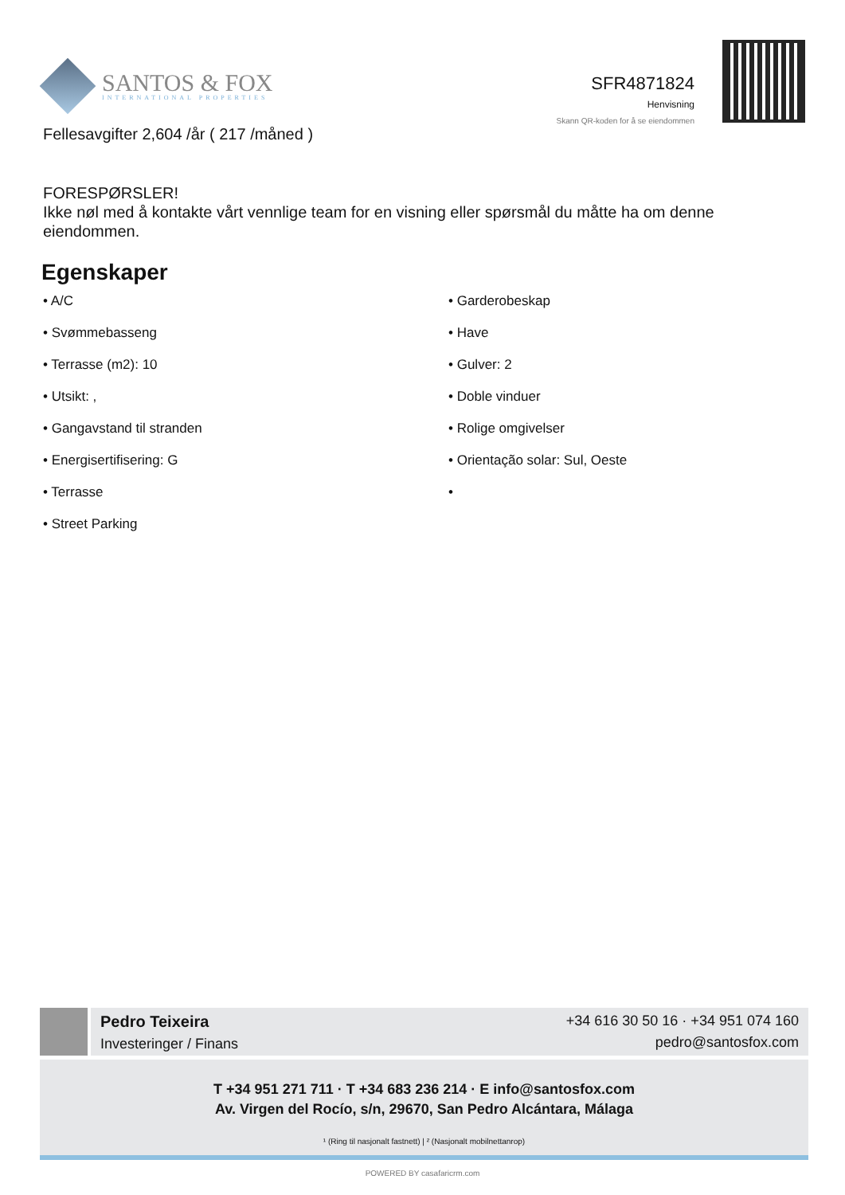SANTOS & FOX
INTERNATIONAL PROPERTIES
SFR4871824
Henvisning
Skann QR-koden for å se eiendommen
Fellesavgifter 2,604 /år ( 217 /måned )
FORESPØRSLER!
Ikke nøl med å kontakte vårt vennlige team for en visning eller spørsmål du måtte ha om denne eiendommen.
Egenskaper
• A/C
• Garderobeskap
• Svømmebasseng
• Have
• Terrasse (m2): 10
• Gulver: 2
• Utsikt: ,
• Doble vinduer
• Gangavstand til stranden
• Rolige omgivelser
• Energisertifisering: G
• Orientação solar: Sul, Oeste
• Terrasse
•
• Street Parking
Pedro Teixeira
Investeringer / Finans
+34 616 30 50 16 · +34 951 074 160
pedro@santosfox.com
T +34 951 271 711 · T +34 683 236 214 · E info@santosfox.com
Av. Virgen del Rocío, s/n, 29670, San Pedro Alcántara, Málaga
¹ (Ring til nasjonalt fastnett) | ² (Nasjonalt mobilnettanrop)
POWERED BY casafaricrm.com